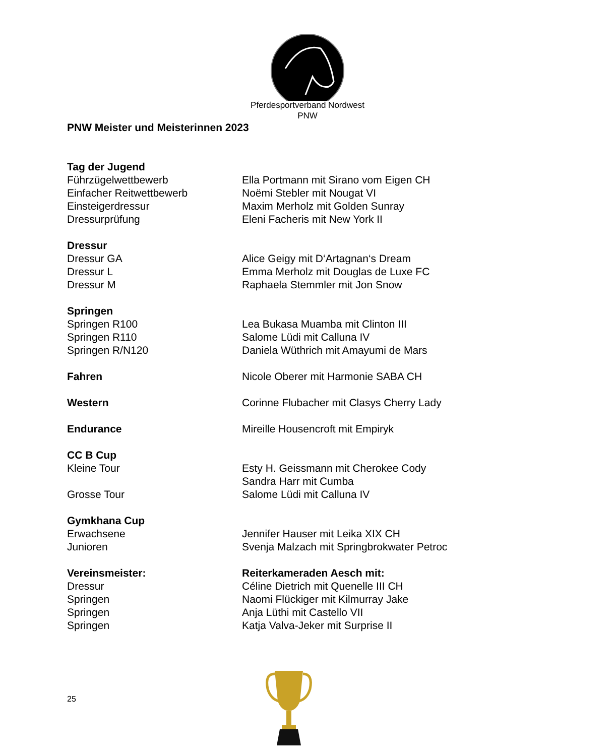Pferdesportverband Nordwest
PNW
PNW Meister und Meisterinnen 2023
Tag der Jugend
Führzügelwettbewerb Ella Portmann mit Sirano vom Eigen CH
Einfacher Reitwettbewerb Noëmi Stebler mit Nougat VI
Einsteigerdressur Maxim Merholz mit Golden Sunray
Dressurprüfung Eleni Facheris mit New York II
Dressur
Dressur GA Alice Geigy mit D‘Artagnan‘s Dream
Dressur L Emma Merholz mit Douglas de Luxe FC
Dressur M Raphaela Stemmler mit Jon Snow
Springen
Springen R100 Lea Bukasa Muamba mit Clinton III
Springen R110 Salome Lüdi mit Calluna IV
Springen R/N120 Daniela Wüthrich mit Amayumi de Mars
Fahren Nicole Oberer mit Harmonie SABA CH
Western Corinne Flubacher mit Clasys Cherry Lady
Endurance Mireille Housencroft mit Empiryk
CC B Cup
Kleine Tour Esty H. Geissmann mit Cherokee Cody
Sandra Harr mit Cumba
Grosse Tour Salome Lüdi mit Calluna IV
Gymkhana Cup
Erwachsene Jennifer Hauser mit Leika XIX CH
Junioren Svenja Malzach mit Springbrokwater Petroc
Vereinsmeister: Reiterkameraden Aesch mit:
Dressur Céline Dietrich mit Quenelle III CH
Springen Naomi Flückiger mit Kilmurray Jake
Springen Anja Lüthi mit Castello VII
Springen Katja Valva-Jeker mit Surprise II
25